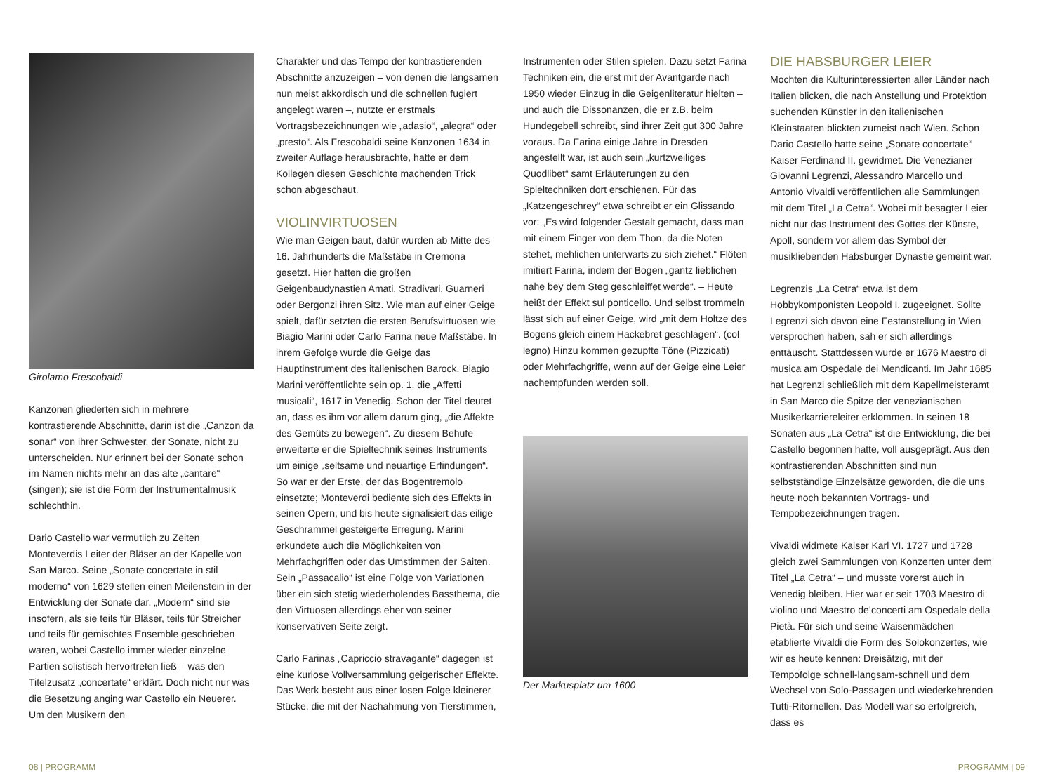Girolamo Frescobaldi
Kanzonen gliederten sich in mehrere kontrastierende Abschnitte, darin ist die „Canzon da sonar“ von ihrer Schwester, der Sonate, nicht zu unterscheiden. Nur erinnert bei der Sonate schon im Namen nichts mehr an das alte „cantare“ (singen); sie ist die Form der Instrumentalmusik schlechthin.
Dario Castello war vermutlich zu Zeiten Monteverdis Leiter der Bläser an der Kapelle von San Marco. Seine „Sonate concertate in stil moderno“ von 1629 stellen einen Meilenstein in der Entwicklung der Sonate dar. „Modern“ sind sie insofern, als sie teils für Bläser, teils für Streicher und teils für gemischtes Ensemble geschrieben waren, wobei Castello immer wieder einzelne Partien solistisch hervortreten ließ – was den Titelzusatz „concertate“ erklärt. Doch nicht nur was die Besetzung anging war Castello ein Neuerer. Um den Musikern den
Charakter und das Tempo der kontrastierenden Abschnitte anzuzeigen – von denen die langsamen nun meist akkordisch und die schnellen fugiert angelegt waren –, nutzte er erstmals Vortragsbezeichnungen wie „adasio“, „alegra“ oder „presto“. Als Frescobaldi seine Kanzonen 1634 in zweiter Auflage herausbrachte, hatte er dem Kollegen diesen Geschichte machenden Trick schon abgeschaut.
VIOLINVIRTUOSEN
Wie man Geigen baut, dafür wurden ab Mitte des 16. Jahrhunderts die Maßstäbe in Cremona gesetzt. Hier hatten die großen Geigenbaudynastien Amati, Stradivari, Guarneri oder Bergonzi ihren Sitz. Wie man auf einer Geige spielt, dafür setzten die ersten Berufsvirtuosen wie Biagio Marini oder Carlo Farina neue Maßstäbe. In ihrem Gefolge wurde die Geige das Hauptinstrument des italienischen Barock. Biagio Marini veröffentlichte sein op. 1, die „Affetti musicali“, 1617 in Venedig. Schon der Titel deutet an, dass es ihm vor allem darum ging, „die Affekte des Gemüts zu bewegen“. Zu diesem Behufe erweiterte er die Spieltechnik seines Instruments um einige „seltsame und neuartige Erfindungen“. So war er der Erste, der das Bogentremolo einsetzte; Monteverdi bediente sich des Effekts in seinen Opern, und bis heute signalisiert das eilige Geschrammel gesteigerte Erregung. Marini erkundete auch die Möglichkeiten von Mehrfachgriffen oder das Umstimmen der Saiten. Sein „Passacalio“ ist eine Folge von Variationen über ein sich stetig wiederholendes Bassthema, die den Virtuosen allerdings eher von seiner konservativen Seite zeigt.
Carlo Farinas „Capriccio stravagante“ dagegen ist eine kuriose Vollversammlung geigerischer Effekte. Das Werk besteht aus einer losen Folge kleinerer Stücke, die mit der Nachahmung von Tierstimmen,
Instrumenten oder Stilen spielen. Dazu setzt Farina Techniken ein, die erst mit der Avantgarde nach 1950 wieder Einzug in die Geigenliteratur hielten – und auch die Dissonanzen, die er z.B. beim Hundegebell schreibt, sind ihrer Zeit gut 300 Jahre voraus. Da Farina einige Jahre in Dresden angestellt war, ist auch sein „kurtzweiliges Quodlibet“ samt Erläuterungen zu den Spieltechniken dort erschienen. Für das „Katzengeschrey“ etwa schreibt er ein Glissando vor: „Es wird folgender Gestalt gemacht, dass man mit einem Finger von dem Thon, da die Noten stehet, mehlichen unterwarts zu sich ziehet.“ Flöten imitiert Farina, indem der Bogen „gantz lieblichen nahe bey dem Steg geschleiffet werde“. – Heute heißt der Effekt sul ponticello. Und selbst trommeln lässt sich auf einer Geige, wird „mit dem Holtze des Bogens gleich einem Hackebret geschlagen“. (col legno) Hinzu kommen gezupfte Töne (Pizzicati) oder Mehrfachgriffe, wenn auf der Geige eine Leier nachempfunden werden soll.
Der Markusplatz um 1600
DIE HABSBURGER LEIER
Mochten die Kulturinteressierten aller Länder nach Italien blicken, die nach Anstellung und Protektion suchenden Künstler in den italienischen Kleinstaaten blickten zumeist nach Wien. Schon Dario Castello hatte seine „Sonate concertate“ Kaiser Ferdinand II. gewidmet. Die Venezianer Giovanni Legrenzi, Alessandro Marcello und Antonio Vivaldi veröffentlichen alle Sammlungen mit dem Titel „La Cetra“. Wobei mit besagter Leier nicht nur das Instrument des Gottes der Künste, Apoll, sondern vor allem das Symbol der musikliebenden Habsburger Dynastie gemeint war.
Legrenzis „La Cetra“ etwa ist dem Hobbykomponisten Leopold I. zugeeignet. Sollte Legrenzi sich davon eine Festanstellung in Wien versprochen haben, sah er sich allerdings enttäuscht. Stattdessen wurde er 1676 Maestro di musica am Ospedale dei Mendicanti. Im Jahr 1685 hat Legrenzi schließlich mit dem Kapellmeisteramt in San Marco die Spitze der venezianischen Musikerkarriereleiter erklommen. In seinen 18 Sonaten aus „La Cetra“ ist die Entwicklung, die bei Castello begonnen hatte, voll ausgeprägt. Aus den kontrastierenden Abschnitten sind nun selbstständige Einzelsätze geworden, die die uns heute noch bekannten Vortrags- und Tempobezeichnungen tragen.
Vivaldi widmete Kaiser Karl VI. 1727 und 1728 gleich zwei Sammlungen von Konzerten unter dem Titel „La Cetra“ – und musste vorerst auch in Venedig bleiben. Hier war er seit 1703 Maestro di violino und Maestro de’concerti am Ospedale della Pietà. Für sich und seine Waisenmädchen etablierte Vivaldi die Form des Solokonzertes, wie wir es heute kennen: Dreisätzig, mit der Tempofolge schnell-langsam-schnell und dem Wechsel von Solo-Passagen und wiederkehrenden Tutti-Ritornellen. Das Modell war so erfolgreich, dass es
08 | PROGRAMM PROGRAMM | 09